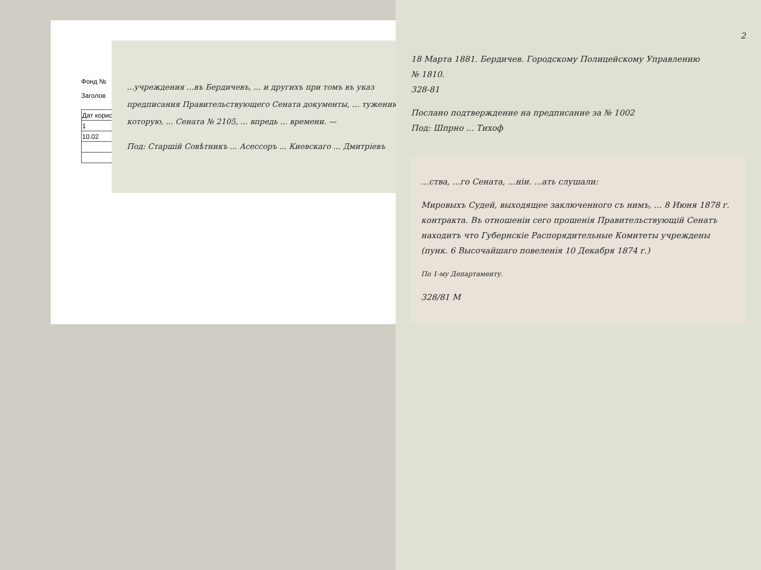Фонд №
Заголов
| Дат користу | | | | |
| 1 | | | | |
| 10.02 | | | | |
...учреждения ...въ Бердичевъ, ... и другихъ при томъ въ указ предписания Правительствующего Сената документы, ... тужению, которую, ... Сената № 2105, ... впредь ... времени. —
Под: Старшій Совѣтникъ ... Асессоръ ... Киевскаго ... Дмитріевъ
2
18 Марта 1881. Бердичев. Городскому Полицейскому Управлению
№ 1810.
328-81
Послано подтверждение на предписание за № 1002
Под: Шпрно ... Тихоф
...ства, ...го Сената, ...ніи. ...ать слушали:
Мировыхъ Судей, выходящее заключенного съ нимъ, ... 8 Июня 1878 г. контракта. Въ отношеніи сего прошенія Правительствующій Сенатъ находитъ что Губернскіе Распорядительные Комитеты учреждены (пунк. 6 Высочайшаго повеленія 10 Декабря 1874 г.)
По 1-му Департаменту.
328/81 М